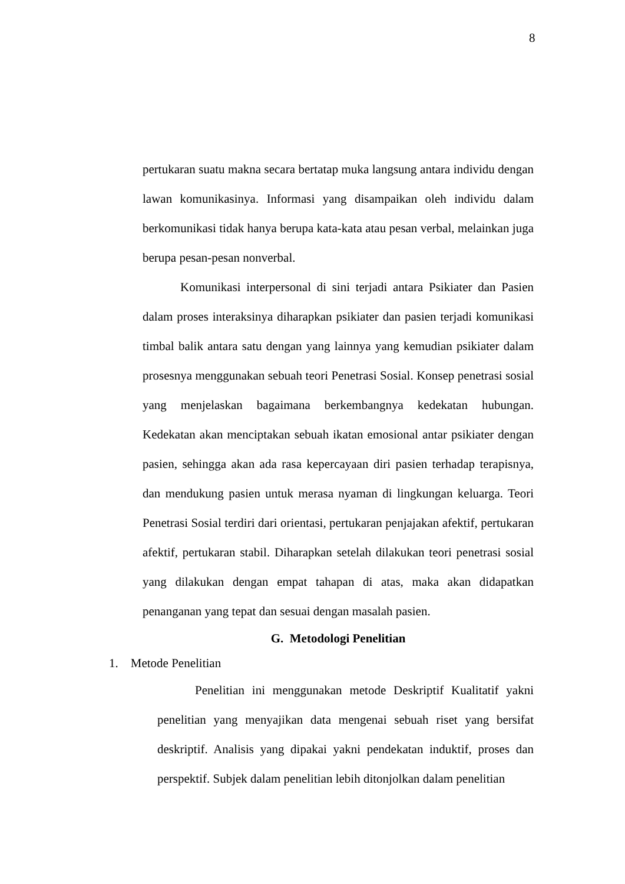8
pertukaran suatu makna secara bertatap muka langsung antara individu dengan lawan komunikasinya. Informasi yang disampaikan oleh individu dalam berkomunikasi tidak hanya berupa kata-kata atau pesan verbal, melainkan juga berupa pesan-pesan nonverbal.
Komunikasi interpersonal di sini terjadi antara Psikiater dan Pasien dalam proses interaksinya diharapkan psikiater dan pasien terjadi komunikasi timbal balik antara satu dengan yang lainnya yang kemudian psikiater dalam prosesnya menggunakan sebuah teori Penetrasi Sosial. Konsep penetrasi sosial yang menjelaskan bagaimana berkembangnya kedekatan hubungan. Kedekatan akan menciptakan sebuah ikatan emosional antar psikiater dengan pasien, sehingga akan ada rasa kepercayaan diri pasien terhadap terapisnya, dan mendukung pasien untuk merasa nyaman di lingkungan keluarga. Teori Penetrasi Sosial terdiri dari orientasi, pertukaran penjajakan afektif, pertukaran afektif, pertukaran stabil. Diharapkan setelah dilakukan teori penetrasi sosial yang dilakukan dengan empat tahapan di atas, maka akan didapatkan penanganan yang tepat dan sesuai dengan masalah pasien.
G. Metodologi Penelitian
1. Metode Penelitian
Penelitian ini menggunakan metode Deskriptif Kualitatif yakni penelitian yang menyajikan data mengenai sebuah riset yang bersifat deskriptif. Analisis yang dipakai yakni pendekatan induktif, proses dan perspektif. Subjek dalam penelitian lebih ditonjolkan dalam penelitian